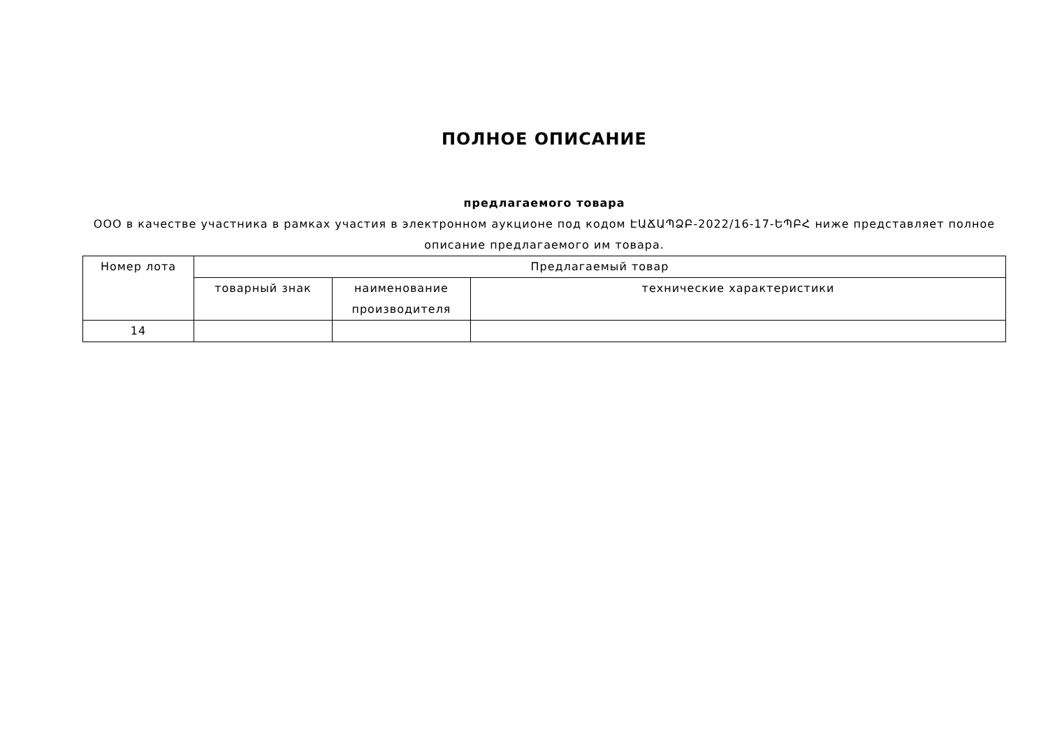ПОЛНОЕ ОПИСАНИЕ
предлагаемого товара
ООО в качестве участника в рамках участия в электронном аукционе под кодом ԷԱՃԱՊՁԲ-2022/16-17-ԵՊԲՀ ниже представляет полное описание предлагаемого им товара.
| Номер лота | Предлагаемый товар | | |
| --- | --- | --- | --- |
| | товарный знак | наименование производителя | технические характеристики |
| 14 | | | |